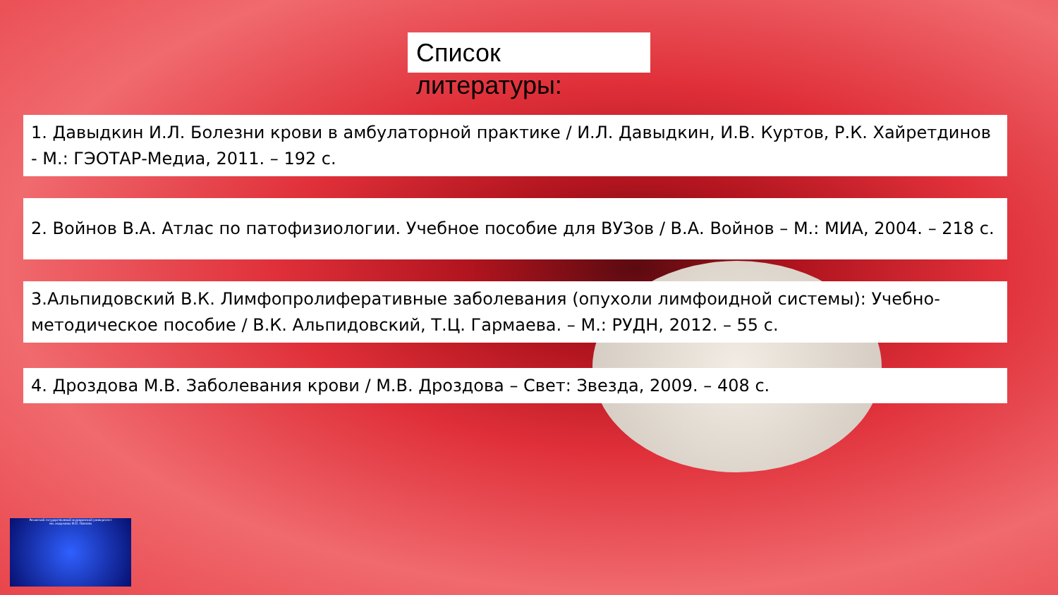Список
литературы:
1. Давыдкин И.Л. Болезни крови в амбулаторной практике / И.Л. Давыдкин, И.В. Куртов, Р.К. Хайретдинов - М.: ГЭОТАР-Медиа, 2011. – 192 с.
2. Войнов В.А. Атлас по патофизиологии. Учебное пособие для ВУЗов / В.А. Войнов – М.: МИА, 2004. – 218 с.
3.Альпидовский В.К. Лимфопролиферативные заболевания (опухоли лимфоидной системы): Учебно-методическое пособие / В.К. Альпидовский, Т.Ц. Гармаева. – М.: РУДН, 2012. – 55 с.
4. Дроздова М.В. Заболевания крови / М.В. Дроздова – Свет: Звезда, 2009. – 408 с.
Рязанский государственный медицинский университет
им. академика И.П. Павлова